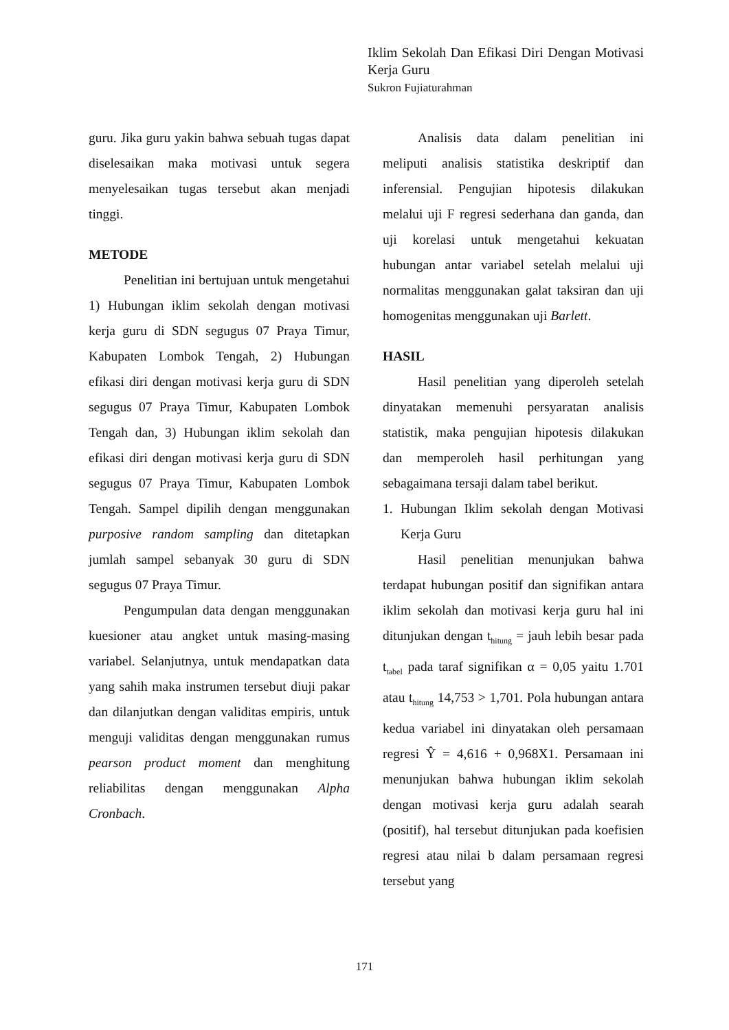Iklim Sekolah Dan Efikasi Diri Dengan Motivasi Kerja Guru
Sukron Fujiaturahman
guru. Jika guru yakin bahwa sebuah tugas dapat diselesaikan maka motivasi untuk segera menyelesaikan tugas tersebut akan menjadi tinggi.
METODE
Penelitian ini bertujuan untuk mengetahui 1) Hubungan iklim sekolah dengan motivasi kerja guru di SDN segugus 07 Praya Timur, Kabupaten Lombok Tengah, 2) Hubungan efikasi diri dengan motivasi kerja guru di SDN segugus 07 Praya Timur, Kabupaten Lombok Tengah dan, 3) Hubungan iklim sekolah dan efikasi diri dengan motivasi kerja guru di SDN segugus 07 Praya Timur, Kabupaten Lombok Tengah. Sampel dipilih dengan menggunakan purposive random sampling dan ditetapkan jumlah sampel sebanyak 30 guru di SDN segugus 07 Praya Timur.
Pengumpulan data dengan menggunakan kuesioner atau angket untuk masing-masing variabel. Selanjutnya, untuk mendapatkan data yang sahih maka instrumen tersebut diuji pakar dan dilanjutkan dengan validitas empiris, untuk menguji validitas dengan menggunakan rumus pearson product moment dan menghitung reliabilitas dengan menggunakan Alpha Cronbach.
Analisis data dalam penelitian ini meliputi analisis statistika deskriptif dan inferensial. Pengujian hipotesis dilakukan melalui uji F regresi sederhana dan ganda, dan uji korelasi untuk mengetahui kekuatan hubungan antar variabel setelah melalui uji normalitas menggunakan galat taksiran dan uji homogenitas menggunakan uji Barlett.
HASIL
Hasil penelitian yang diperoleh setelah dinyatakan memenuhi persyaratan analisis statistik, maka pengujian hipotesis dilakukan dan memperoleh hasil perhitungan yang sebagaimana tersaji dalam tabel berikut.
1. Hubungan Iklim sekolah dengan Motivasi Kerja Guru
Hasil penelitian menunjukan bahwa terdapat hubungan positif dan signifikan antara iklim sekolah dan motivasi kerja guru hal ini ditunjukan dengan t<sub>hitung</sub> = jauh lebih besar pada t<sub>tabel</sub> pada taraf signifikan α = 0,05 yaitu 1.701 atau t<sub>hitung</sub> 14,753 > 1,701. Pola hubungan antara kedua variabel ini dinyatakan oleh persamaan regresi Ŷ = 4,616 + 0,968X1. Persamaan ini menunjukan bahwa hubungan iklim sekolah dengan motivasi kerja guru adalah searah (positif), hal tersebut ditunjukan pada koefisien regresi atau nilai b dalam persamaan regresi tersebut yang
171